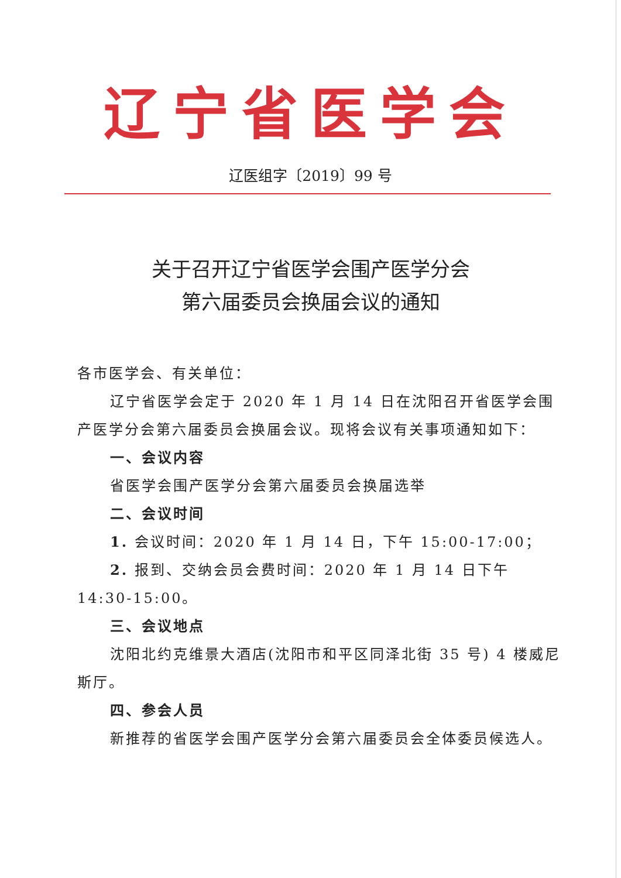辽宁省医学会
辽医组字〔2019〕99 号
关于召开辽宁省医学会围产医学分会
第六届委员会换届会议的通知
各市医学会、有关单位：
辽宁省医学会定于 2020 年 1 月 14 日在沈阳召开省医学会围产医学分会第六届委员会换届会议。现将会议有关事项通知如下：
一、会议内容
省医学会围产医学分会第六届委员会换届选举
二、会议时间
1. 会议时间：2020 年 1 月 14 日，下午 15:00-17:00；
2. 报到、交纳会员会费时间：2020 年 1 月 14 日下午 14:30-15:00。
三、会议地点
沈阳北约克维景大酒店(沈阳市和平区同泽北街 35 号) 4 楼威尼斯厅。
四、参会人员
新推荐的省医学会围产医学分会第六届委员会全体委员候选人。